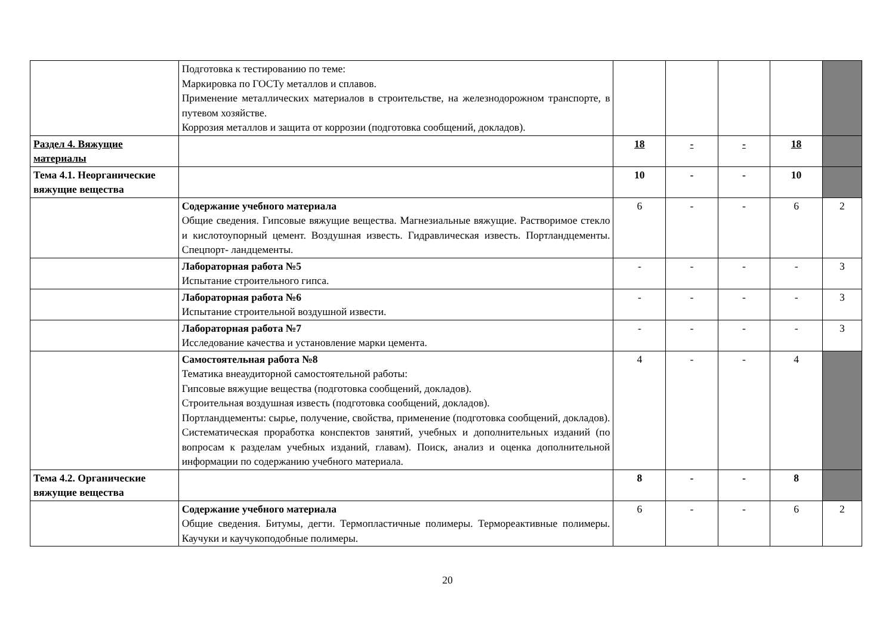| | Подготовка к тестированию по теме: Маркировка по ГОСТу металлов и сплавов. Применение металлических материалов в строительстве, на железнодорожном транспорте, в путевом хозяйстве. Коррозия металлов и защита от коррозии (подготовка сообщений, докладов). | | | | | |
| Раздел 4. Вяжущие материалы | | 18 | - | - | 18 | |
| Тема 4.1. Неорганические вяжущие вещества | | 10 | - | - | 10 | |
| | Содержание учебного материала Общие сведения. Гипсовые вяжущие вещества. Магнезиальные вяжущие. Растворимое стекло и кислотоупорный цемент. Воздушная известь. Гидравлическая известь. Портландцементы. Спецпорт- ландцементы. | 6 | - | - | 6 | 2 |
| | Лабораторная работа №5 Испытание строительного гипса. | - | - | - | - | 3 |
| | Лабораторная работа №6 Испытание строительной воздушной извести. | - | - | - | - | 3 |
| | Лабораторная работа №7 Исследование качества и установление марки цемента. | - | - | - | - | 3 |
| | Самостоятельная работа №8 Тематика внеаудиторной самостоятельной работы: Гипсовые вяжущие вещества (подготовка сообщений, докладов). Строительная воздушная известь (подготовка сообщений, докладов). Портландцементы: сырье, получение, свойства, применение (подготовка сообщений, докладов). Систематическая проработка конспектов занятий, учебных и дополнительных изданий (по вопросам к разделам учебных изданий, главам). Поиск, анализ и оценка дополнительной информации по содержанию учебного материала. | 4 | - | - | 4 | |
| Тема 4.2. Органические вяжущие вещества | | 8 | - | - | 8 | |
| | Содержание учебного материала Общие сведения. Битумы, дегти. Термопластичные полимеры. Термореактивные полимеры. Каучуки и каучукоподобные полимеры. | 6 | - | - | 6 | 2 |
20